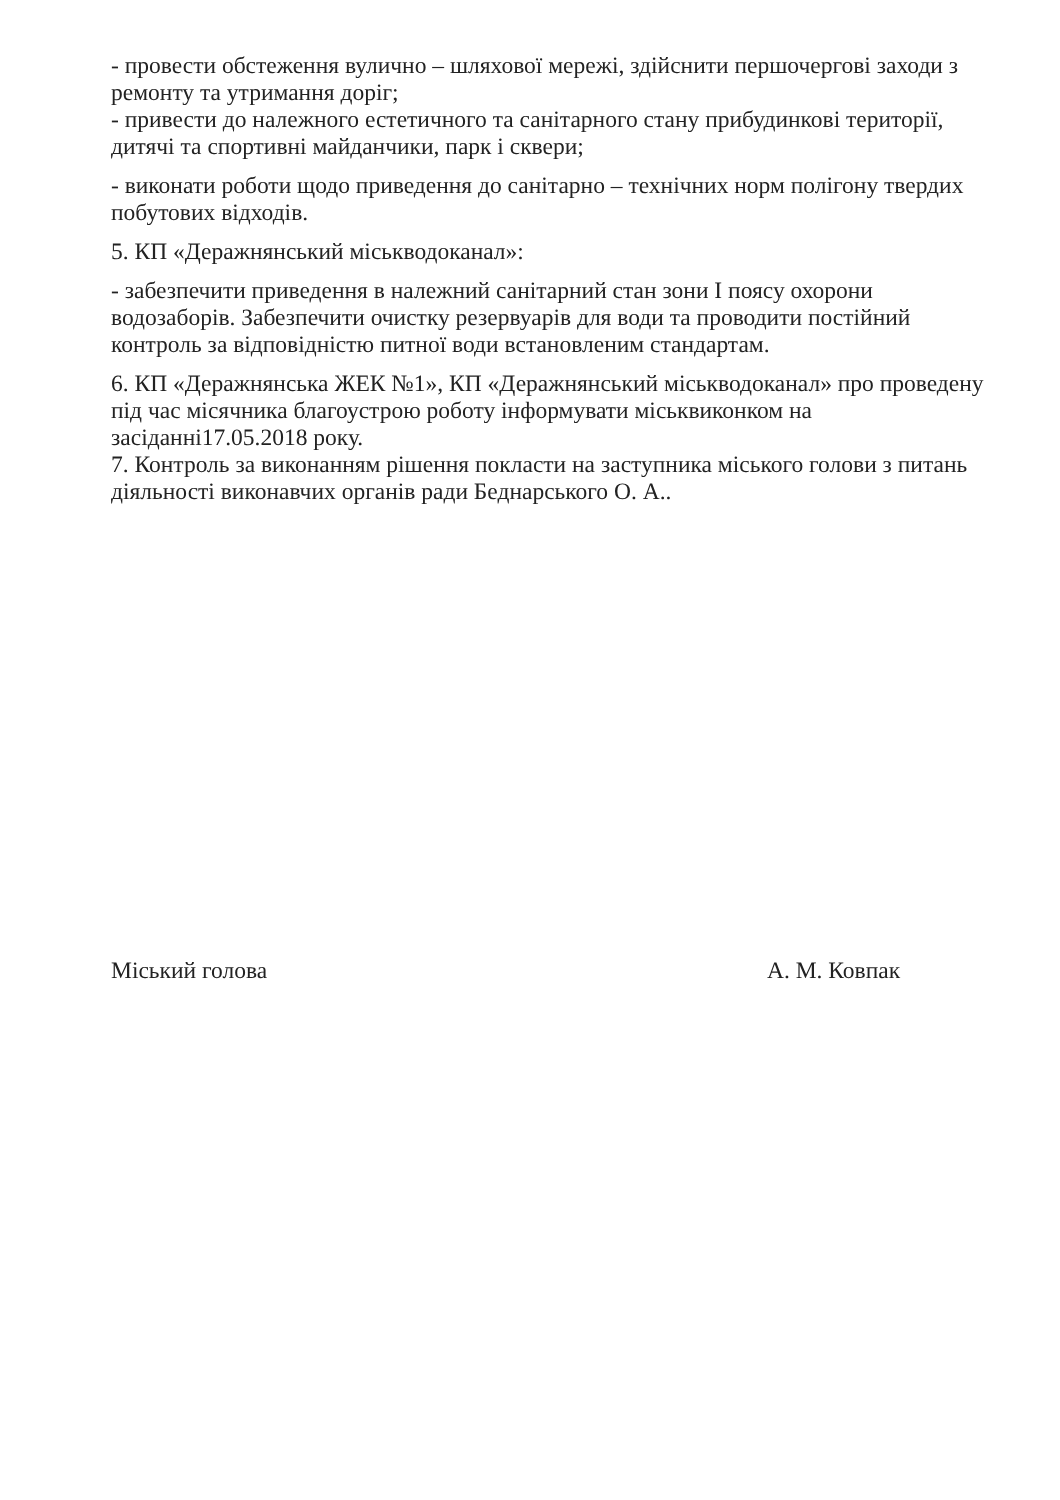- провести обстеження вулично – шляхової мережі, здійснити першочергові заходи з ремонту та утримання доріг;
- привести до належного естетичного та санітарного стану прибудинкові території, дитячі та спортивні майданчики, парк і сквери;
- виконати роботи щодо приведення до санітарно – технічних норм полігону твердих побутових відходів.
5. КП «Деражнянський міськводоканал»:
- забезпечити приведення в належний санітарний стан зони І поясу охорони водозаборів. Забезпечити очистку резервуарів для води та проводити постійний контроль за відповідністю питної води встановленим стандартам.
6. КП «Деражнянська ЖЕК №1», КП «Деражнянський міськводоканал» про проведену під час місячника благоустрою роботу інформувати міськвиконком на засіданні17.05.2018 року.
7. Контроль за виконанням рішення покласти на заступника міського голови з питань діяльності виконавчих органів ради Беднарського О. А..
Міський голова А. М. Ковпак